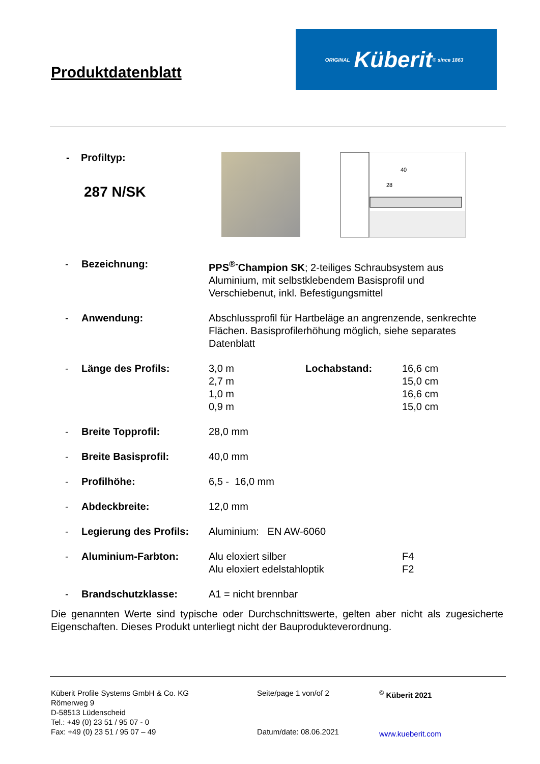Produktdatenblatt
ORIGINAL Küberit ® since 1863
- Profiltyp:
287 N/SK
40
28
| - | Bezeichnung: | PPS<sup>®-</sup>Champion SK ; 2-teiliges Schraubsystem aus Aluminium, mit selbstklebendem Basisprofil und Verschiebenut, inkl. Befestigungsmittel | | |
| - | Anwendung: | Abschlussprofil für Hartbeläge an angrenzende, senkrechte Flächen. Basisprofilerhöhung möglich, siehe separates Datenblatt | | |
| - | Länge des Profils: | 3,0 m 2,7 m 1,0 m 0,9 m | Lochabstand: | 16,6 cm 15,0 cm 16,6 cm 15,0 cm |
| - | Breite Topprofil: | 28,0 mm | | |
| - | Breite Basisprofil: | 40,0 mm | | |
| - | Profilhöhe: | 6,5 - 16,0 mm | | |
| - | Abdeckbreite: | 12,0 mm | | |
| - | Legierung des Profils: | Aluminium: EN AW-6060 | | |
| - | Aluminium-Farbton: | Alu eloxiert silber Alu eloxiert edelstahloptik | | F4 F2 |
| - | Brandschutzklasse: | A1 = nicht brennbar | | |
Die genannten Werte sind typische oder Durchschnittswerte, gelten aber nicht als zugesicherte Eigenschaften. Dieses Produkt unterliegt nicht der Bauprodukteverordnung.
Küberit Profile Systems GmbH & Co. KG
Römerweg 9
D-58513 Lüdenscheid
Tel.: +49 (0) 23 51 / 95 07 - 0
Fax: +49 (0) 23 51 / 95 07 – 49
Seite/page 1 von/of 2
Datum/date: 08.06.2021
<sup>©</sup> Küberit 2021
www.kueberit.com